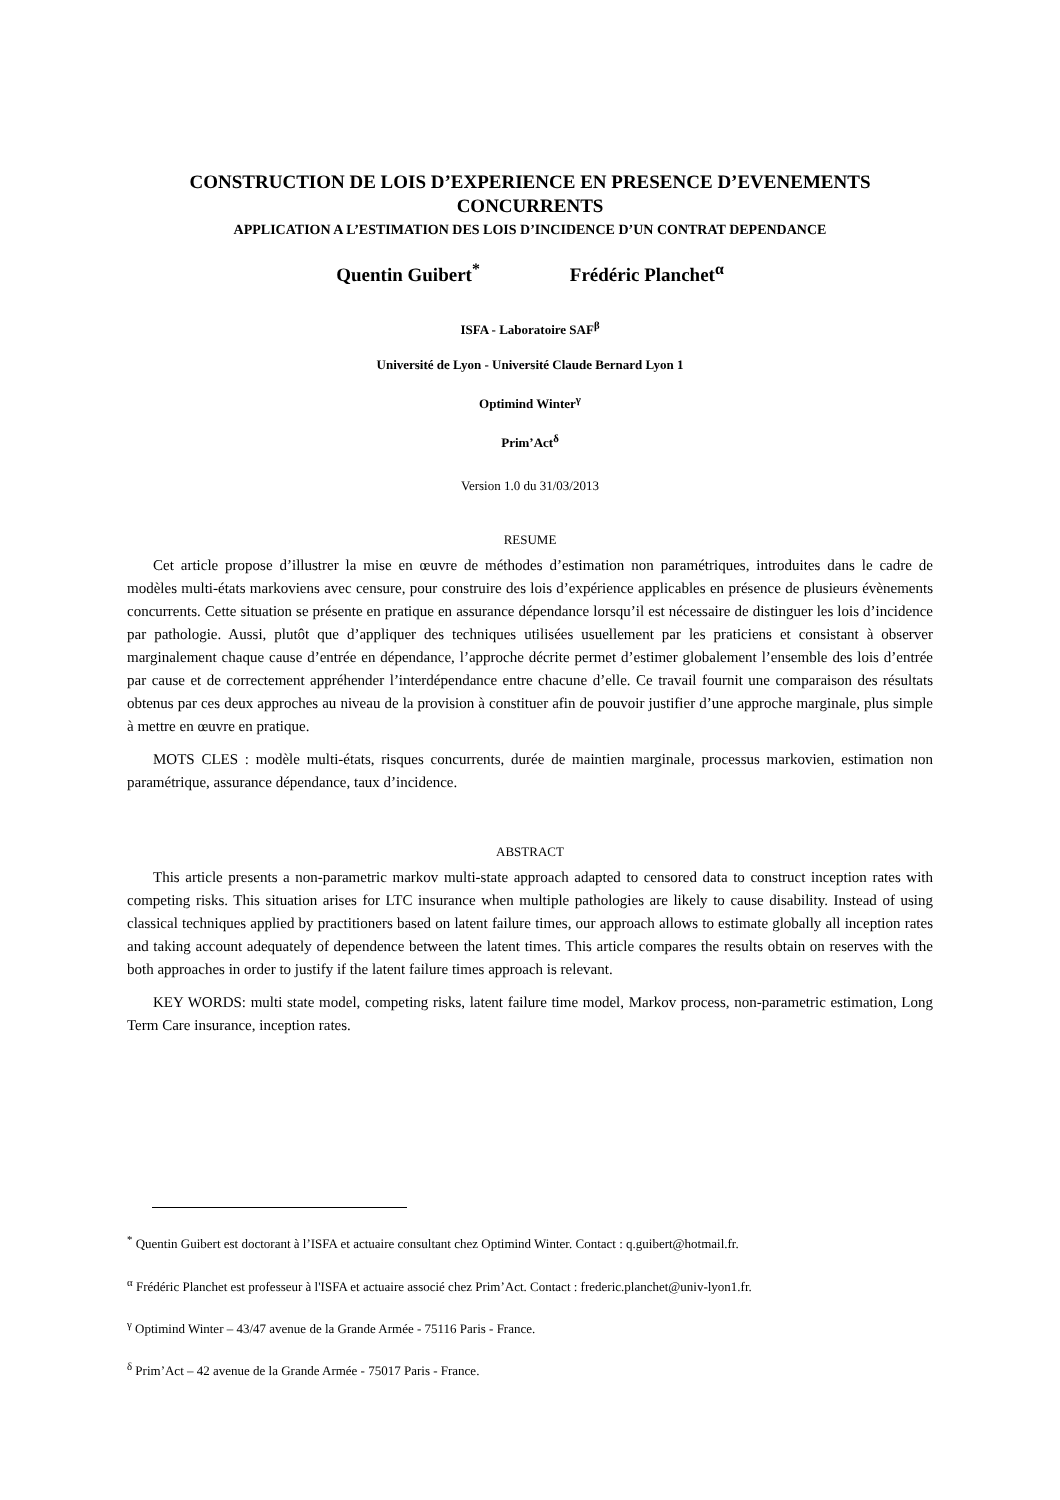CONSTRUCTION DE LOIS D’EXPERIENCE EN PRESENCE D’EVENEMENTS CONCURRENTS
APPLICATION A L’ESTIMATION DES LOIS D’INCIDENCE D’UN CONTRAT DEPENDANCE
Quentin Guibert<sup>*</sup> Frédéric Planchet<sup>α</sup>
ISFA - Laboratoire SAF<sup>β</sup>
Université de Lyon - Université Claude Bernard Lyon 1
Optimind Winter<sup>γ</sup>
Prim’Act<sup>δ</sup>
Version 1.0 du 31/03/2013
RESUME
Cet article propose d’illustrer la mise en œuvre de méthodes d’estimation non paramétriques, introduites dans le cadre de modèles multi-états markoviens avec censure, pour construire des lois d’expérience applicables en présence de plusieurs évènements concurrents. Cette situation se présente en pratique en assurance dépendance lorsqu’il est nécessaire de distinguer les lois d’incidence par pathologie. Aussi, plutôt que d’appliquer des techniques utilisées usuellement par les praticiens et consistant à observer marginalement chaque cause d’entrée en dépendance, l’approche décrite permet d’estimer globalement l’ensemble des lois d’entrée par cause et de correctement appréhender l’interdépendance entre chacune d’elle. Ce travail fournit une comparaison des résultats obtenus par ces deux approches au niveau de la provision à constituer afin de pouvoir justifier d’une approche marginale, plus simple à mettre en œuvre en pratique.
MOTS CLES : modèle multi-états, risques concurrents, durée de maintien marginale, processus markovien, estimation non paramétrique, assurance dépendance, taux d’incidence.
ABSTRACT
This article presents a non-parametric markov multi-state approach adapted to censored data to construct inception rates with competing risks. This situation arises for LTC insurance when multiple pathologies are likely to cause disability. Instead of using classical techniques applied by practitioners based on latent failure times, our approach allows to estimate globally all inception rates and taking account adequately of dependence between the latent times. This article compares the results obtain on reserves with the both approaches in order to justify if the latent failure times approach is relevant.
KEY WORDS: multi state model, competing risks, latent failure time model, Markov process, non-parametric estimation, Long Term Care insurance, inception rates.
<sup>*</sup> Quentin Guibert est doctorant à l’ISFA et actuaire consultant chez Optimind Winter. Contact : q.guibert@hotmail.fr.
<sup>α</sup> Frédéric Planchet est professeur à l'ISFA et actuaire associé chez Prim’Act. Contact : frederic.planchet@univ-lyon1.fr.
<sup>γ</sup> Optimind Winter – 43/47 avenue de la Grande Armée - 75116 Paris - France.
<sup>δ</sup> Prim’Act – 42 avenue de la Grande Armée - 75017 Paris - France.